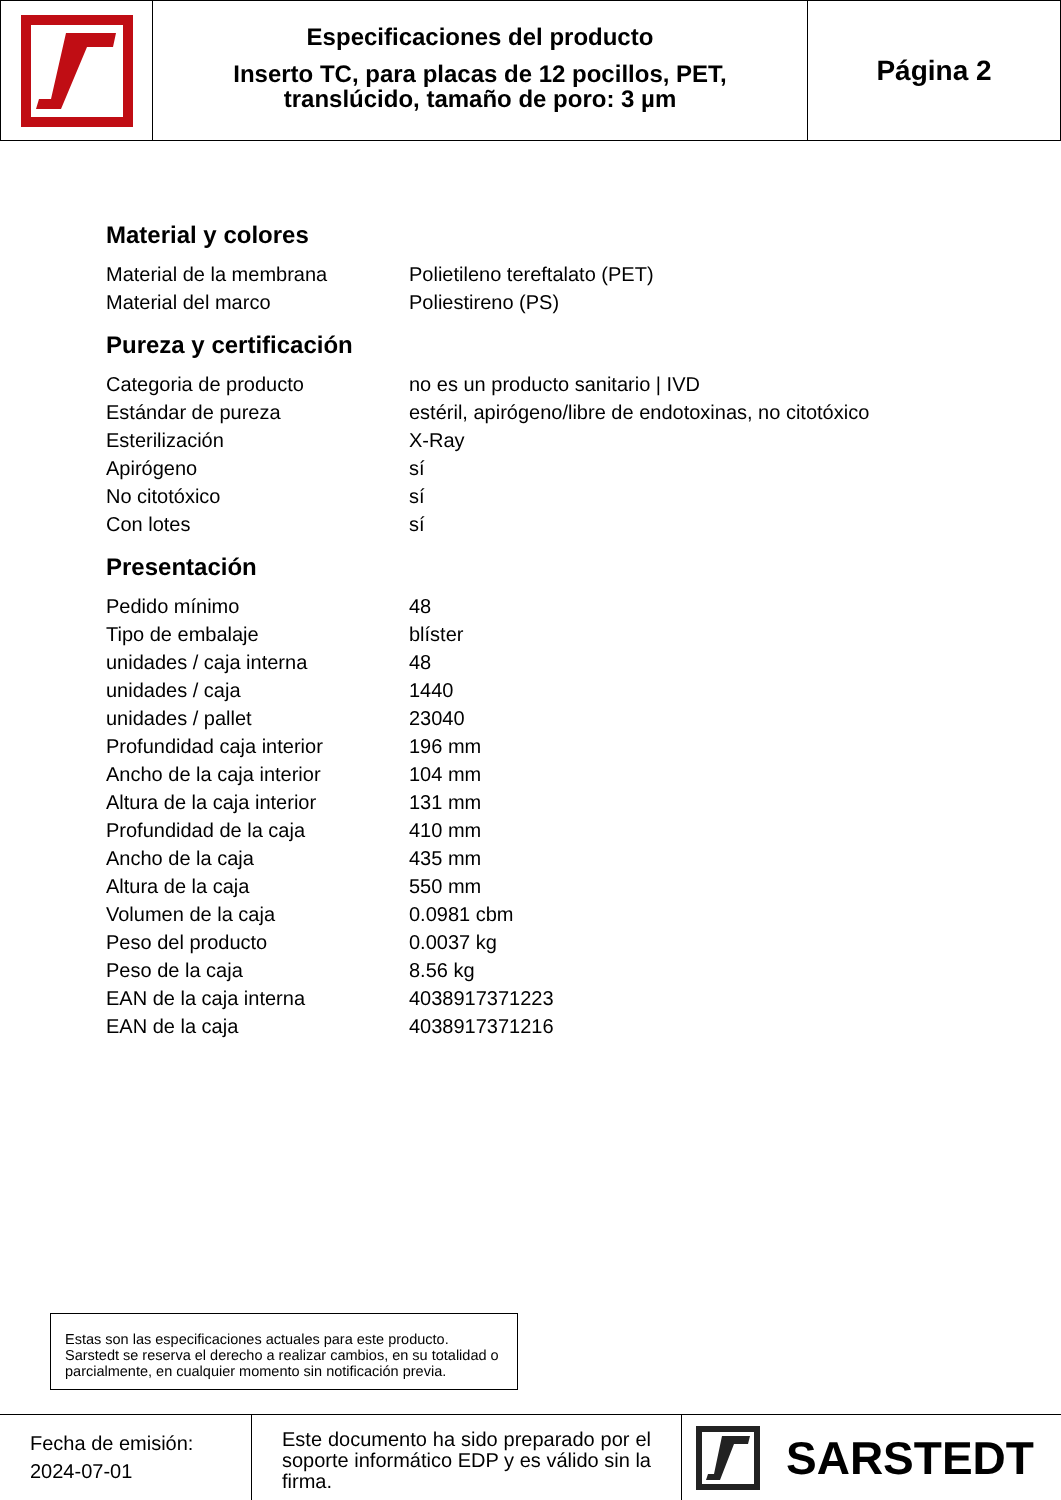Especificaciones del producto
Inserto TC, para placas de 12 pocillos, PET,
translúcido, tamaño de poro: 3 µm
Página 2
Material y colores
| Material de la membrana | Polietileno tereftalato (PET) |
| Material del marco | Poliestireno (PS) |
Pureza y certificación
| Categoria de producto | no es un producto sanitario / IVD |
| Estándar de pureza | estéril, apirógeno/libre de endotoxinas, no citotóxico |
| Esterilización | X-Ray |
| Apirógeno | sí |
| No citotóxico | sí |
| Con lotes | sí |
Presentación
| Pedido mínimo | 48 |
| Tipo de embalaje | blíster |
| unidades / caja interna | 48 |
| unidades / caja | 1440 |
| unidades / pallet | 23040 |
| Profundidad caja interior | 196 mm |
| Ancho de la caja interior | 104 mm |
| Altura de la caja interior | 131 mm |
| Profundidad de la caja | 410 mm |
| Ancho de la caja | 435 mm |
| Altura de la caja | 550 mm |
| Volumen de la caja | 0.0981 cbm |
| Peso del producto | 0.0037 kg |
| Peso de la caja | 8.56 kg |
| EAN de la caja interna | 4038917371223 |
| EAN de la caja | 4038917371216 |
Estas son las especificaciones actuales para este producto. Sarstedt se reserva el derecho a realizar cambios, en su totalidad o parcialmente, en cualquier momento sin notificación previa.
Fecha de emisión:
2024-07-01
Este documento ha sido preparado por el soporte informático EDP y es válido sin la firma.
SARSTEDT